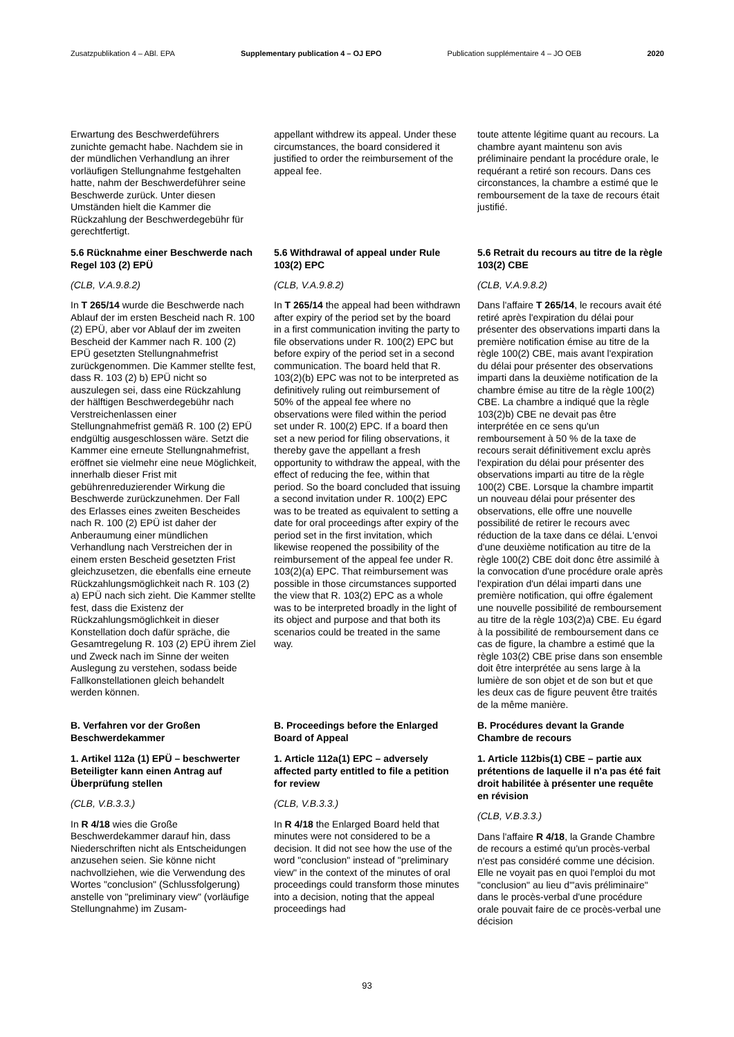Zusatzpublikation 4 – ABl. EPA Supplementary publication 4 – OJ EPO Publication supplémentaire 4 – JO OEB 2020
Erwartung des Beschwerdeführers zunichte gemacht habe. Nachdem sie in der mündlichen Verhandlung an ihrer vorläufigen Stellungnahme festgehalten hatte, nahm der Beschwerdeführer seine Beschwerde zurück. Unter diesen Umständen hielt die Kammer die Rückzahlung der Beschwerdegebühr für gerechtfertigt.
appellant withdrew its appeal. Under these circumstances, the board considered it justified to order the reimbursement of the appeal fee.
toute attente légitime quant au recours. La chambre ayant maintenu son avis préliminaire pendant la procédure orale, le requérant a retiré son recours. Dans ces circonstances, la chambre a estimé que le remboursement de la taxe de recours était justifié.
5.6 Rücknahme einer Beschwerde nach Regel 103 (2) EPÜ
(CLB, V.A.9.8.2)
In T 265/14 wurde die Beschwerde nach Ablauf der im ersten Bescheid nach R. 100 (2) EPÜ, aber vor Ablauf der im zweiten Bescheid der Kammer nach R. 100 (2) EPÜ gesetzten Stellungnahmefrist zurückgenommen. Die Kammer stellte fest, dass R. 103 (2) b) EPÜ nicht so auszulegen sei, dass eine Rückzahlung der hälftigen Beschwerdegebühr nach Verstreichenlassen einer Stellungnahmefrist gemäß R. 100 (2) EPÜ endgültig ausgeschlossen wäre. Setzt die Kammer eine erneute Stellungnahmefrist, eröffnet sie vielmehr eine neue Möglichkeit, innerhalb dieser Frist mit gebührenreduzierender Wirkung die Beschwerde zurückzunehmen. Der Fall des Erlasses eines zweiten Bescheides nach R. 100 (2) EPÜ ist daher der Anberaumung einer mündlichen Verhandlung nach Verstreichen der in einem ersten Bescheid gesetzten Frist gleichzusetzen, die ebenfalls eine erneute Rückzahlungsmöglichkeit nach R. 103 (2) a) EPÜ nach sich zieht. Die Kammer stellte fest, dass die Existenz der Rückzahlungsmöglichkeit in dieser Konstellation doch dafür spräche, die Gesamtregelung R. 103 (2) EPÜ ihrem Ziel und Zweck nach im Sinne der weiten Auslegung zu verstehen, sodass beide Fallkonstellationen gleich behandelt werden können.
5.6 Withdrawal of appeal under Rule 103(2) EPC
(CLB, V.A.9.8.2)
In T 265/14 the appeal had been withdrawn after expiry of the period set by the board in a first communication inviting the party to file observations under R. 100(2) EPC but before expiry of the period set in a second communication. The board held that R. 103(2)(b) EPC was not to be interpreted as definitively ruling out reimbursement of 50% of the appeal fee where no observations were filed within the period set under R. 100(2) EPC. If a board then set a new period for filing observations, it thereby gave the appellant a fresh opportunity to withdraw the appeal, with the effect of reducing the fee, within that period. So the board concluded that issuing a second invitation under R. 100(2) EPC was to be treated as equivalent to setting a date for oral proceedings after expiry of the period set in the first invitation, which likewise reopened the possibility of the reimbursement of the appeal fee under R. 103(2)(a) EPC. That reimbursement was possible in those circumstances supported the view that R. 103(2) EPC as a whole was to be interpreted broadly in the light of its object and purpose and that both its scenarios could be treated in the same way.
5.6 Retrait du recours au titre de la règle 103(2) CBE
(CLB, V.A.9.8.2)
Dans l'affaire T 265/14, le recours avait été retiré après l'expiration du délai pour présenter des observations imparti dans la première notification émise au titre de la règle 100(2) CBE, mais avant l'expiration du délai pour présenter des observations imparti dans la deuxième notification de la chambre émise au titre de la règle 100(2) CBE. La chambre a indiqué que la règle 103(2)b) CBE ne devait pas être interprétée en ce sens qu'un remboursement à 50 % de la taxe de recours serait définitivement exclu après l'expiration du délai pour présenter des observations imparti au titre de la règle 100(2) CBE. Lorsque la chambre impartit un nouveau délai pour présenter des observations, elle offre une nouvelle possibilité de retirer le recours avec réduction de la taxe dans ce délai. L'envoi d'une deuxième notification au titre de la règle 100(2) CBE doit donc être assimilé à la convocation d'une procédure orale après l'expiration d'un délai imparti dans une première notification, qui offre également une nouvelle possibilité de remboursement au titre de la règle 103(2)a) CBE. Eu égard à la possibilité de remboursement dans ce cas de figure, la chambre a estimé que la règle 103(2) CBE prise dans son ensemble doit être interprétée au sens large à la lumière de son objet et de son but et que les deux cas de figure peuvent être traités de la même manière.
B. Verfahren vor der Großen Beschwerdekammer
1. Artikel 112a (1) EPÜ – beschwerter Beteiligter kann einen Antrag auf Überprüfung stellen
(CLB, V.B.3.3.)
In R 4/18 wies die Große Beschwerdekammer darauf hin, dass Niederschriften nicht als Entscheidungen anzusehen seien. Sie könne nicht nachvollziehen, wie die Verwendung des Wortes "conclusion" (Schlussfolgerung) anstelle von "preliminary view" (vorläufige Stellungnahme) im Zusam-
B. Proceedings before the Enlarged Board of Appeal
1. Article 112a(1) EPC – adversely affected party entitled to file a petition for review
(CLB, V.B.3.3.)
In R 4/18 the Enlarged Board held that minutes were not considered to be a decision. It did not see how the use of the word "conclusion" instead of "preliminary view" in the context of the minutes of oral proceedings could transform those minutes into a decision, noting that the appeal proceedings had
B. Procédures devant la Grande Chambre de recours
1. Article 112bis(1) CBE – partie aux prétentions de laquelle il n'a pas été fait droit habilitée à présenter une requête en révision
(CLB, V.B.3.3.)
Dans l'affaire R 4/18, la Grande Chambre de recours a estimé qu'un procès-verbal n'est pas considéré comme une décision. Elle ne voyait pas en quoi l'emploi du mot "conclusion" au lieu d'"avis préliminaire" dans le procès-verbal d'une procédure orale pouvait faire de ce procès-verbal une décision
93